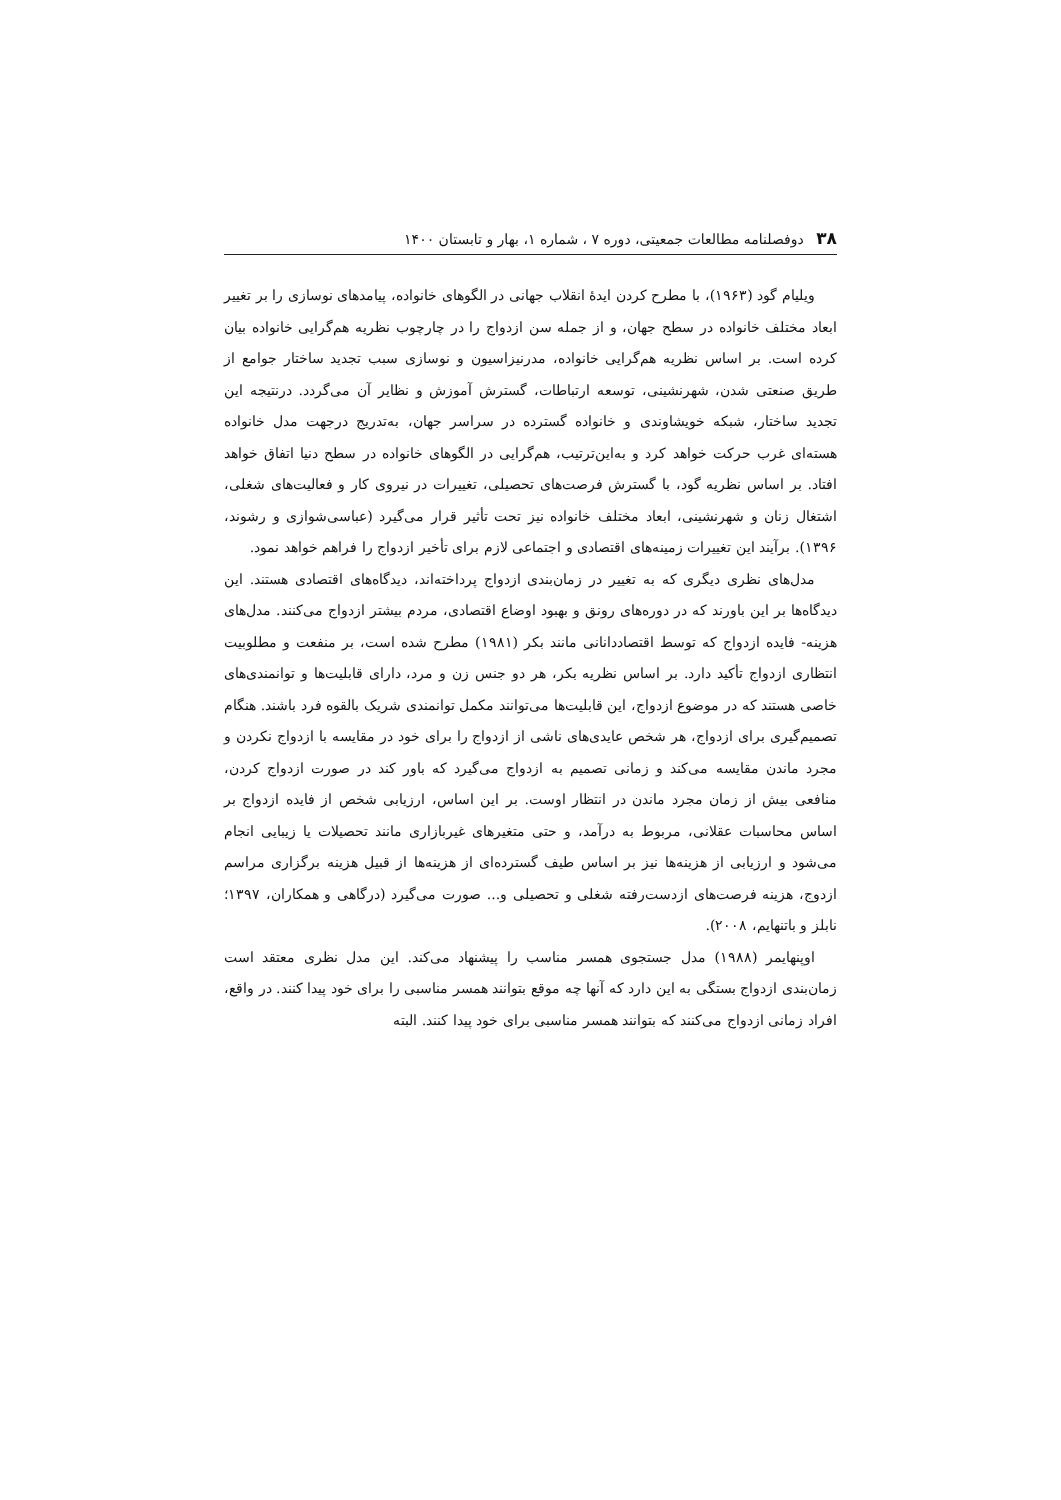۳۸ دوفصلنامه مطالعات جمعیتی، دوره ۷ ، شماره ۱، بهار و تابستان ۱۴۰۰
ویلیام گود (۱۹۶۳)، با مطرح کردن ایدهٔ انقلاب جهانی در الگوهای خانواده، پیامدهای نوسازی را بر تغییر ابعاد مختلف خانواده در سطح جهان، و از جمله سن ازدواج را در چارچوب نظریه هم‌گرایی خانواده بیان کرده است. بر اساس نظریه هم‌گرایی خانواده، مدرنیزاسیون و نوسازی سبب تجدید ساختار جوامع از طریق صنعتی شدن، شهرنشینی، توسعه ارتباطات، گسترش آموزش و نظایر آن می‌گردد. درنتیجه این تجدید ساختار، شبکه خویشاوندی و خانواده گسترده در سراسر جهان، به‌تدریج درجهت مدل خانواده هسته‌ای غرب حرکت خواهد کرد و به‌این‌ترتیب، هم‌گرایی در الگوهای خانواده در سطح دنیا اتفاق خواهد افتاد. بر اساس نظریه گود، با گسترش فرصت‌های تحصیلی، تغییرات در نیروی کار و فعالیت‌های شغلی، اشتغال زنان و شهرنشینی، ابعاد مختلف خانواده نیز تحت تأثیر قرار می‌گیرد (عباسی‌شوازی و رشوند، ۱۳۹۶). برآیند این تغییرات زمینه‌های اقتصادی و اجتماعی لازم برای تأخیر ازدواج را فراهم خواهد نمود.
مدل‌های نظری دیگری که به تغییر در زمان‌بندی ازدواج پرداخته‌اند، دیدگاه‌های اقتصادی هستند. این دیدگاه‌ها بر این باورند که در دوره‌های رونق و بهبود اوضاع اقتصادی، مردم بیشتر ازدواج می‌کنند. مدل‌های هزینه- فایده ازدواج که توسط اقتصاددانانی مانند بکر (۱۹۸۱) مطرح شده است، بر منفعت و مطلوبیت انتظاری ازدواج تأکید دارد. بر اساس نظریه بکر، هر دو جنس زن و مرد، دارای قابلیت‌ها و توانمندی‌های خاصی هستند که در موضوع ازدواج، این قابلیت‌ها می‌توانند مکمل توانمندی شریک بالقوه فرد باشند. هنگام تصمیم‌گیری برای ازدواج، هر شخص عایدی‌های ناشی از ازدواج را برای خود در مقایسه با ازدواج نکردن و مجرد ماندن مقایسه می‌کند و زمانی تصمیم به ازدواج می‌گیرد که باور کند در صورت ازدواج کردن، منافعی بیش از زمان مجرد ماندن در انتظار اوست. بر این اساس، ارزیابی شخص از فایده ازدواج بر اساس محاسبات عقلانی، مربوط به درآمد، و حتی متغیرهای غیربازاری مانند تحصیلات یا زیبایی انجام می‌شود و ارزیابی از هزینه‌ها نیز بر اساس طیف گسترده‌ای از هزینه‌ها از قبیل هزینه برگزاری مراسم ازدوج، هزینه فرصت‌های ازدست‌رفته شغلی و تحصیلی و... صورت می‌گیرد (درگاهی و همکاران، ۱۳۹۷؛ نابلز و باتنهایم، ۲۰۰۸).
اوپنهایمر (۱۹۸۸) مدل جستجوی همسر مناسب را پیشنهاد می‌کند. این مدل نظری معتقد است زمان‌بندی ازدواج بستگی به این دارد که آنها چه موقع بتوانند همسر مناسبی را برای خود پیدا کنند. در واقع، افراد زمانی ازدواج می‌کنند که بتوانند همسر مناسبی برای خود پیدا کنند. البته